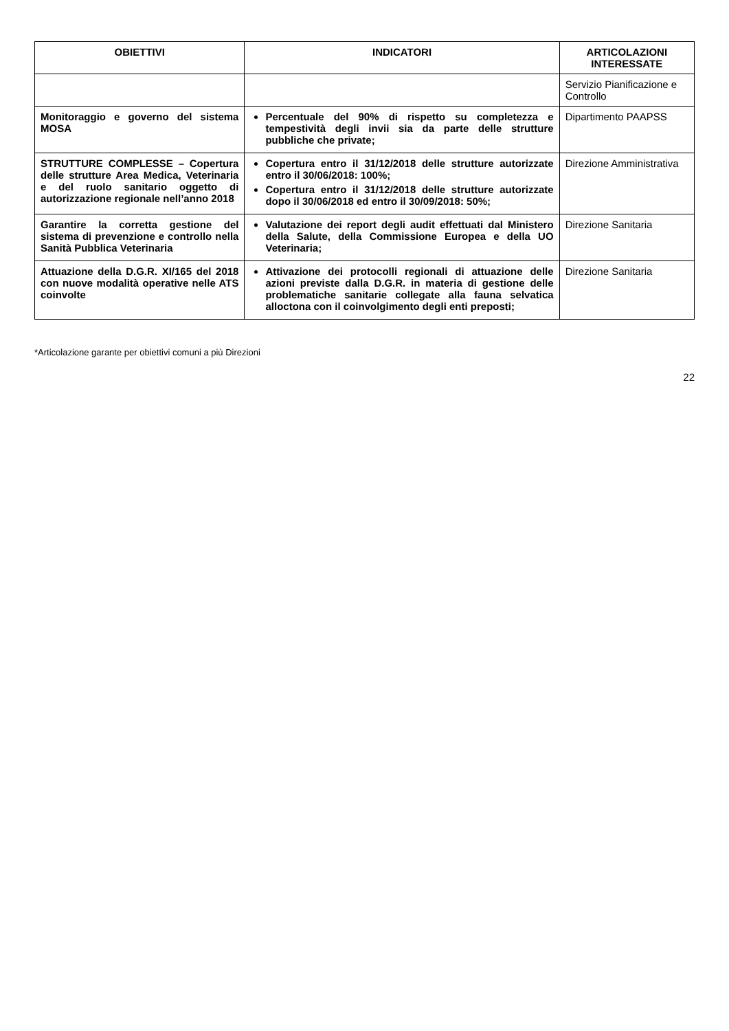| OBIETTIVI | INDICATORI | ARTICOLAZIONI INTERESSATE |
| --- | --- | --- |
| | | Servizio Pianificazione e Controllo |
| Monitoraggio e governo del sistema MOSA | Percentuale del 90% di rispetto su completezza e tempestività degli invii sia da parte delle strutture pubbliche che private; | Dipartimento PAAPSS |
| STRUTTURE COMPLESSE – Copertura delle strutture Area Medica, Veterinaria e del ruolo sanitario oggetto di autorizzazione regionale nell’anno 2018 | Copertura entro il 31/12/2018 delle strutture autorizzate entro il 30/06/2018: 100%; Copertura entro il 31/12/2018 delle strutture autorizzate dopo il 30/06/2018 ed entro il 30/09/2018: 50%; | Direzione Amministrativa |
| Garantire la corretta gestione del sistema di prevenzione e controllo nella Sanità Pubblica Veterinaria | Valutazione dei report degli audit effettuati dal Ministero della Salute, della Commissione Europea e della UO Veterinaria; | Direzione Sanitaria |
| Attuazione della D.G.R. XI/165 del 2018 con nuove modalità operative nelle ATS coinvolte | Attivazione dei protocolli regionali di attuazione delle azioni previste dalla D.G.R. in materia di gestione delle problematiche sanitarie collegate alla fauna selvatica alloctona con il coinvolgimento degli enti preposti; | Direzione Sanitaria |
*Articolazione garante per obiettivi comuni a più Direzioni
22